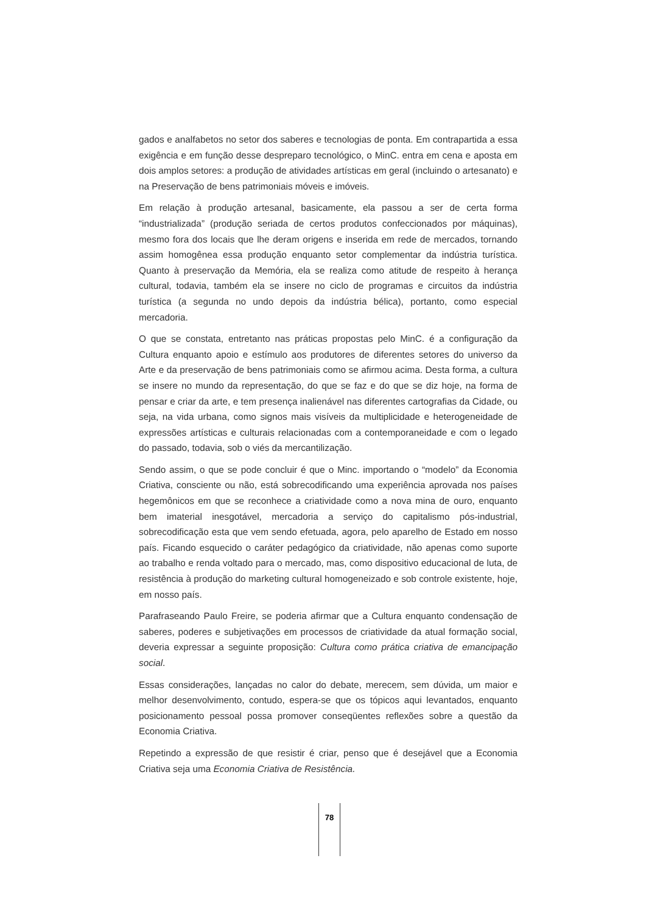gados e analfabetos no setor dos saberes e tecnologias de ponta. Em contrapartida a essa exigência e em função desse despreparo tecnológico, o MinC. entra em cena e aposta em dois amplos setores: a produção de atividades artísticas em geral (incluindo o artesanato) e na Preservação de bens patrimoniais móveis e imóveis.
Em relação à produção artesanal, basicamente, ela passou a ser de certa forma “industrializada” (produção seriada de certos produtos confeccionados por máquinas), mesmo fora dos locais que lhe deram origens e inserida em rede de mercados, tornando assim homogênea essa produção enquanto setor complementar da indústria turística. Quanto à preservação da Memória, ela se realiza como atitude de respeito à herança cultural, todavia, também ela se insere no ciclo de programas e circuitos da indústria turística (a segunda no undo depois da indústria bélica), portanto, como especial mercadoria.
O que se constata, entretanto nas práticas propostas pelo MinC. é a configuração da Cultura enquanto apoio e estímulo aos produtores de diferentes setores do universo da Arte e da preservação de bens patrimoniais como se afirmou acima. Desta forma, a cultura se insere no mundo da representação, do que se faz e do que se diz hoje, na forma de pensar e criar da arte, e tem presença inalienável nas diferentes cartografias da Cidade, ou seja, na vida urbana, como signos mais visíveis da multiplicidade e heterogeneidade de expressões artísticas e culturais relacionadas com a contemporaneidade e com o legado do passado, todavia, sob o viés da mercantilização.
Sendo assim, o que se pode concluir é que o Minc. importando o “modelo” da Economia Criativa, consciente ou não, está sobrecodificando uma experiência aprovada nos países hegemônicos em que se reconhece a criatividade como a nova mina de ouro, enquanto bem imaterial inesgotável, mercadoria a serviço do capitalismo pós-industrial, sobrecodificação esta que vem sendo efetuada, agora, pelo aparelho de Estado em nosso país. Ficando esquecido o caráter pedagógico da criatividade, não apenas como suporte ao trabalho e renda voltado para o mercado, mas, como dispositivo educacional de luta, de resistência à produção do marketing cultural homogeneizado e sob controle existente, hoje, em nosso país.
Parafraseando Paulo Freire, se poderia afirmar que a Cultura enquanto condensação de saberes, poderes e subjetivações em processos de criatividade da atual formação social, deveria expressar a seguinte proposição: Cultura como prática criativa de emancipação social.
Essas considerações, lançadas no calor do debate, merecem, sem dúvida, um maior e melhor desenvolvimento, contudo, espera-se que os tópicos aqui levantados, enquanto posicionamento pessoal possa promover conseqüentes reflexões sobre a questão da Economia Criativa.
Repetindo a expressão de que resistir é criar, penso que é desejável que a Economia Criativa seja uma Economia Criativa de Resistência.
78